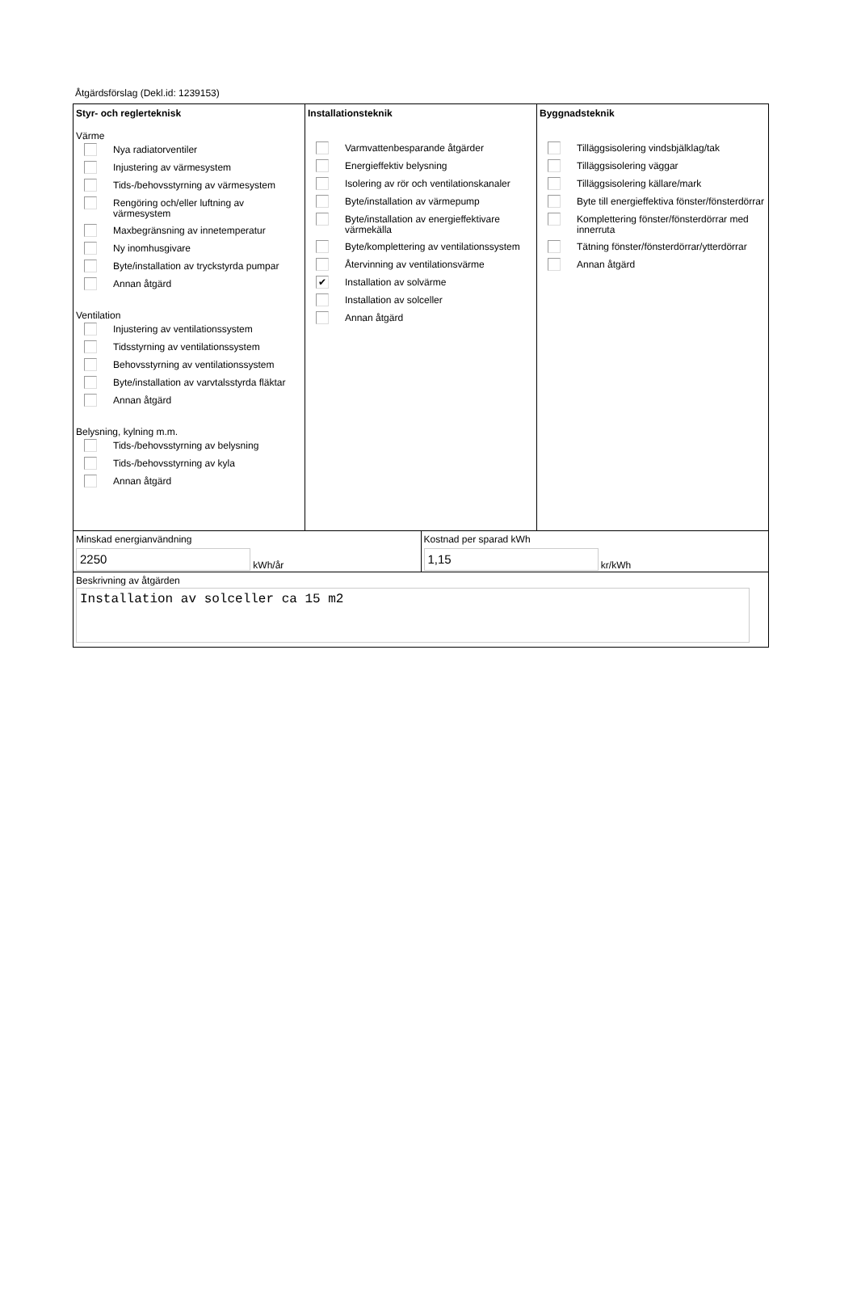Åtgärdsförslag (Dekl.id: 1239153)
Styr- och reglerteknisk
Värme
Nya radiatorventiler
Injustering av värmesystem
Tids-/behovsstyrning av värmesystem
Rengöring och/eller luftning av värmesystem
Maxbegränsning av innetemperatur
Ny inomhusgivare
Byte/installation av tryckstyrda pumpar
Annan åtgärd
Ventilation
Injustering av ventilationssystem
Tidsstyrning av ventilationssystem
Behovsstyrning av ventilationssystem
Byte/installation av varvtalsstyrda fläktar
Annan åtgärd
Belysning, kylning m.m.
Tids-/behovsstyrning av belysning
Tids-/behovsstyrning av kyla
Annan åtgärd
Installationsteknik
Varmvattenbesparande åtgärder
Energieffektiv belysning
Isolering av rör och ventilationskanaler
Byte/installation av värmepump
Byte/installation av energieffektivare värmekälla
Byte/komplettering av ventilationssystem
Återvinning av ventilationsvärme
✔
Installation av solvärme
Installation av solceller
Annan åtgärd
Byggnadsteknik
Tilläggsisolering vindsbjälklag/tak
Tilläggsisolering väggar
Tilläggsisolering källare/mark
Byte till energieffektiva fönster/fönsterdörrar
Komplettering fönster/fönsterdörrar med innerruta
Tätning fönster/fönsterdörrar/ytterdörrar
Annan åtgärd
Minskad energianvändning
2250
kWh/år
Kostnad per sparad kWh
1,15
kr/kWh
Beskrivning av åtgärden
Installation av solceller ca 15 m2